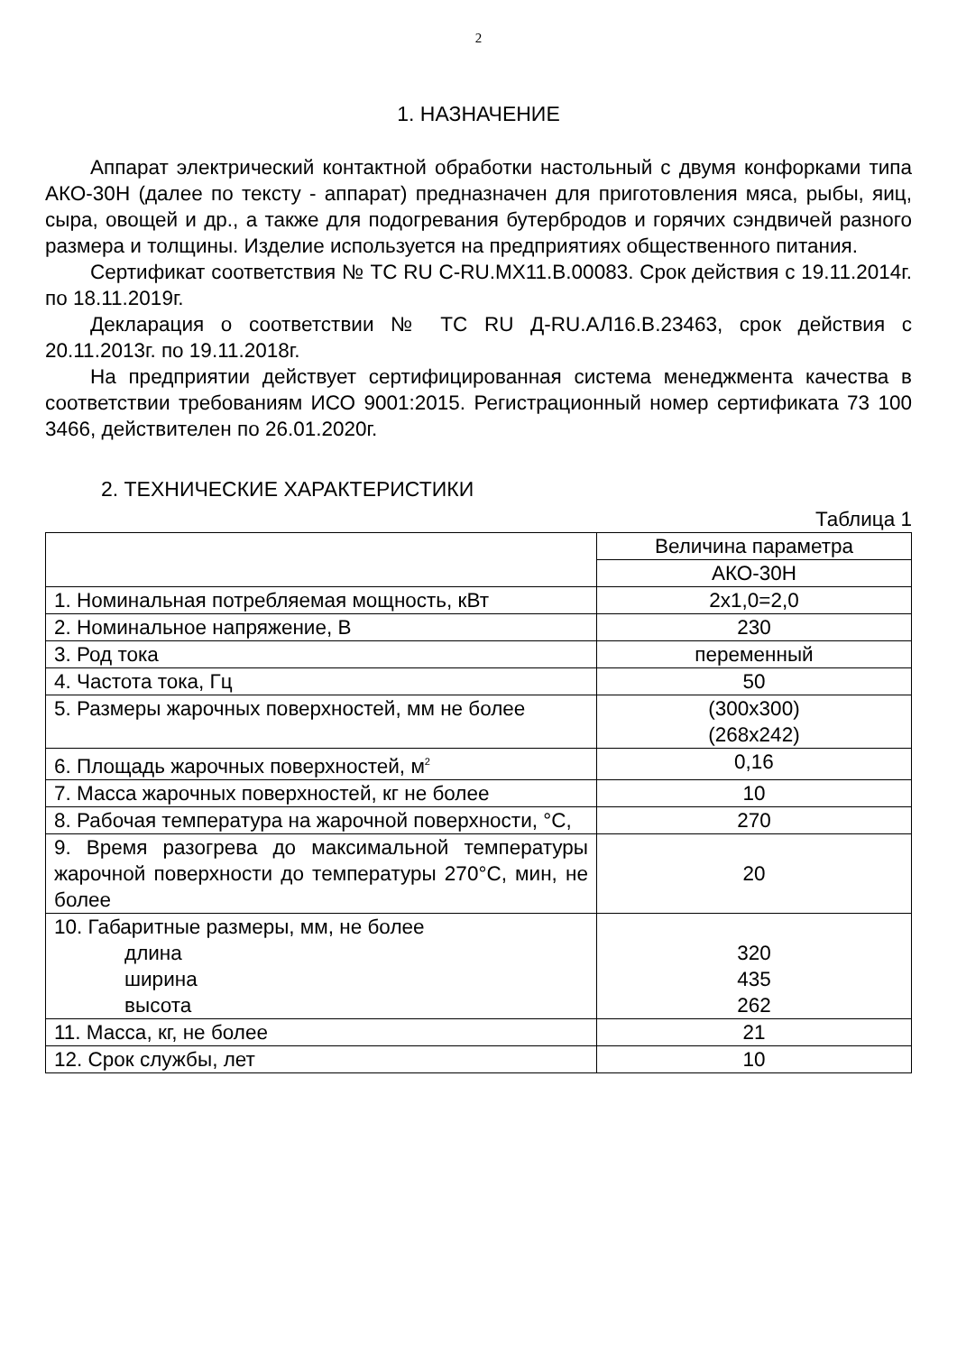2
1. НАЗНАЧЕНИЕ
Аппарат электрический контактной обработки настольный с двумя конфорками типа АКО-30Н (далее по тексту - аппарат) предназначен для приготовления мяса, рыбы, яиц, сыра, овощей и др., а также для подогревания бутербродов и горячих сэндвичей разного размера и толщины. Изделие используется на предприятиях общественного питания.
Сертификат соответствия № ТС RU C-RU.MX11.B.00083. Срок действия с 19.11.2014г. по 18.11.2019г.
Декларация о соответствии № ТС RU Д-RU.АЛ16.В.23463, срок действия с 20.11.2013г. по 19.11.2018г.
На предприятии действует сертифицированная система менеджмента качества в соответствии требованиям ИСО 9001:2015. Регистрационный номер сертификата 73 100 3466, действителен по 26.01.2020г.
2. ТЕХНИЧЕСКИЕ ХАРАКТЕРИСТИКИ
Таблица 1
| | Величина параметра |
| | АКО-30Н |
| 1. Номинальная потребляемая мощность, кВт | 2х1,0=2,0 |
| 2. Номинальное напряжение, В | 230 |
| 3. Род тока | переменный |
| 4. Частота тока, Гц | 50 |
| 5. Размеры жарочных поверхностей, мм не более | (300х300) (268х242) |
| 6. Площадь жарочных поверхностей, м<sup>2</sup> | 0,16 |
| 7. Масса жарочных поверхностей, кг не более | 10 |
| 8. Рабочая температура на жарочной поверхности, °С, | 270 |
| 9. Время разогрева до максимальной температуры жарочной поверхности до температуры 270°С, мин, не более | 20 |
| 10. Габаритные размеры, мм, не более длина ширина высота | 320 435 262 |
| 11. Масса, кг, не более | 21 |
| 12. Срок службы, лет | 10 |